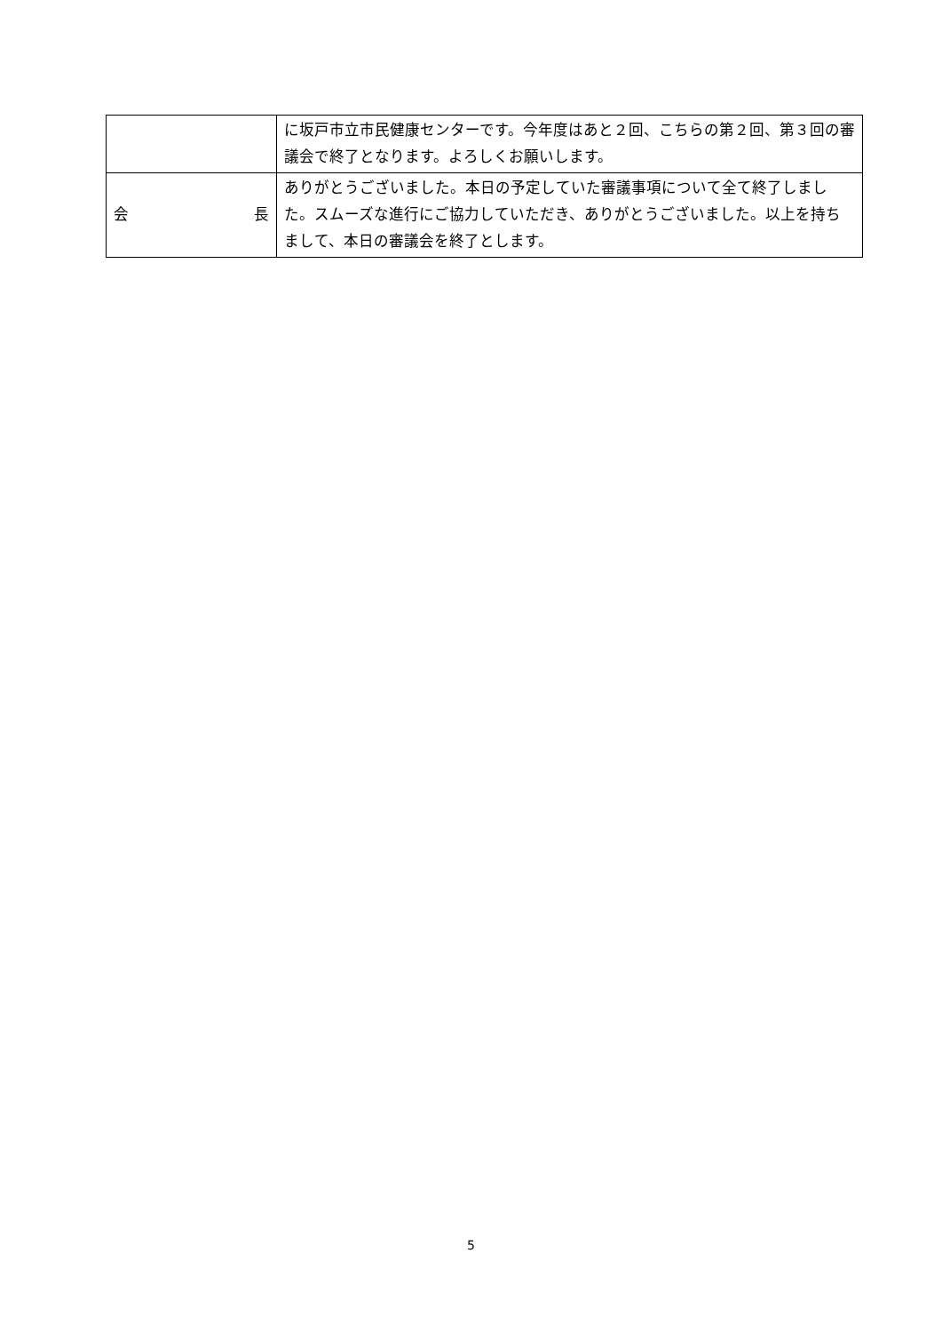| | に坂戸市立市民健康センターです。今年度はあと２回、こちらの第２回、第３回の審議会で終了となります。よろしくお願いします。 |
| 会 長 | ありがとうございました。本日の予定していた審議事項について全て終了しました。スムーズな進行にご協力していただき、ありがとうございました。以上を持ちまして、本日の審議会を終了とします。 |
5